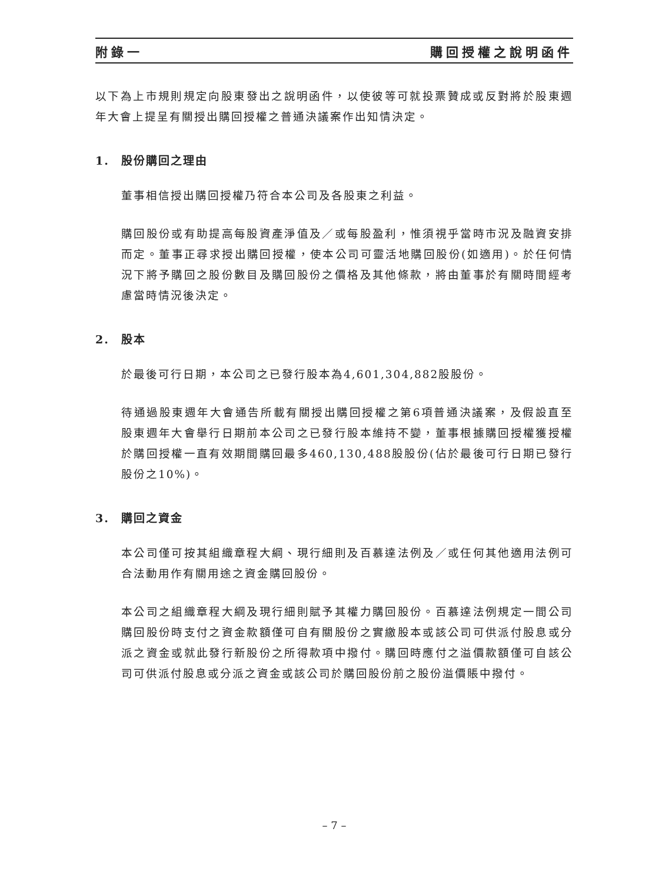附錄一 購回授權之說明函件
以下為上市規則規定向股東發出之說明函件，以使彼等可就投票贊成或反對將於股東週年大會上提呈有關授出購回授權之普通決議案作出知情決定。
1. 股份購回之理由
董事相信授出購回授權乃符合本公司及各股東之利益。
購回股份或有助提高每股資產淨值及／或每股盈利，惟須視乎當時市況及融資安排而定。董事正尋求授出購回授權，使本公司可靈活地購回股份(如適用)。於任何情況下將予購回之股份數目及購回股份之價格及其他條款，將由董事於有關時間經考慮當時情況後決定。
2. 股本
於最後可行日期，本公司之已發行股本為4,601,304,882股股份。
待通過股東週年大會通告所載有關授出購回授權之第6項普通決議案，及假設直至股東週年大會舉行日期前本公司之已發行股本維持不變，董事根據購回授權獲授權於購回授權一直有效期間購回最多460,130,488股股份(佔於最後可行日期已發行股份之10%)。
3. 購回之資金
本公司僅可按其組織章程大綱、現行細則及百慕達法例及／或任何其他適用法例可合法動用作有關用途之資金購回股份。
本公司之組織章程大綱及現行細則賦予其權力購回股份。百慕達法例規定一間公司購回股份時支付之資金款額僅可自有關股份之實繳股本或該公司可供派付股息或分派之資金或就此發行新股份之所得款項中撥付。購回時應付之溢價款額僅可自該公司可供派付股息或分派之資金或該公司於購回股份前之股份溢價賬中撥付。
– 7 –